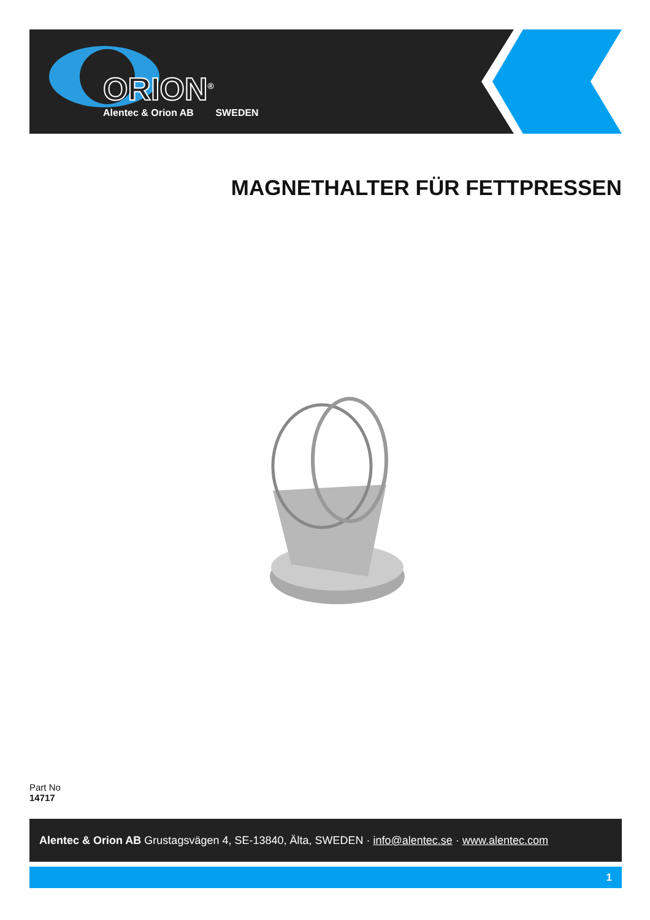ORION<sup>®</sup>
Alentec & Orion AB SWEDEN
MAGNETHALTER FÜR FETTPRESSEN
Part No
14717
Alentec & Orion AB Grustagsvägen 4, SE-13840, Älta, SWEDEN · info@alentec.se · www.alentec.com
1